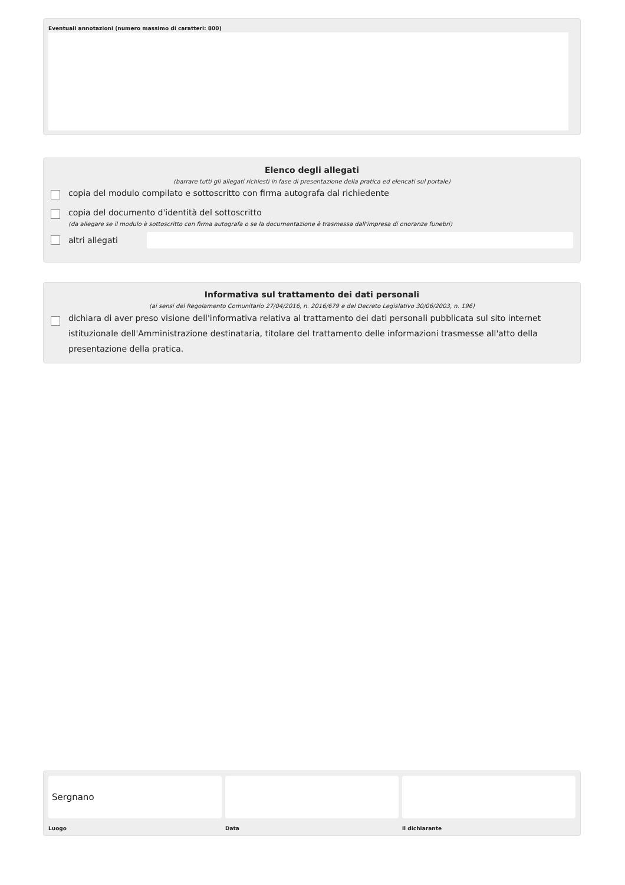Eventuali annotazioni (numero massimo di caratteri: 800)
Elenco degli allegati
(barrare tutti gli allegati richiesti in fase di presentazione della pratica ed elencati sul portale)
copia del modulo compilato e sottoscritto con firma autografa dal richiedente
copia del documento d'identità del sottoscritto
(da allegare se il modulo è sottoscritto con firma autografa o se la documentazione è trasmessa dall'impresa di onoranze funebri)
altri allegati
Informativa sul trattamento dei dati personali
(ai sensi del Regolamento Comunitario 27/04/2016, n. 2016/679 e del Decreto Legislativo 30/06/2003, n. 196)
dichiara di aver preso visione dell'informativa relativa al trattamento dei dati personali pubblicata sul sito internet istituzionale dell'Amministrazione destinataria, titolare del trattamento delle informazioni trasmesse all'atto della presentazione della pratica.
Sergnano
Luogo
Data il dichiarante